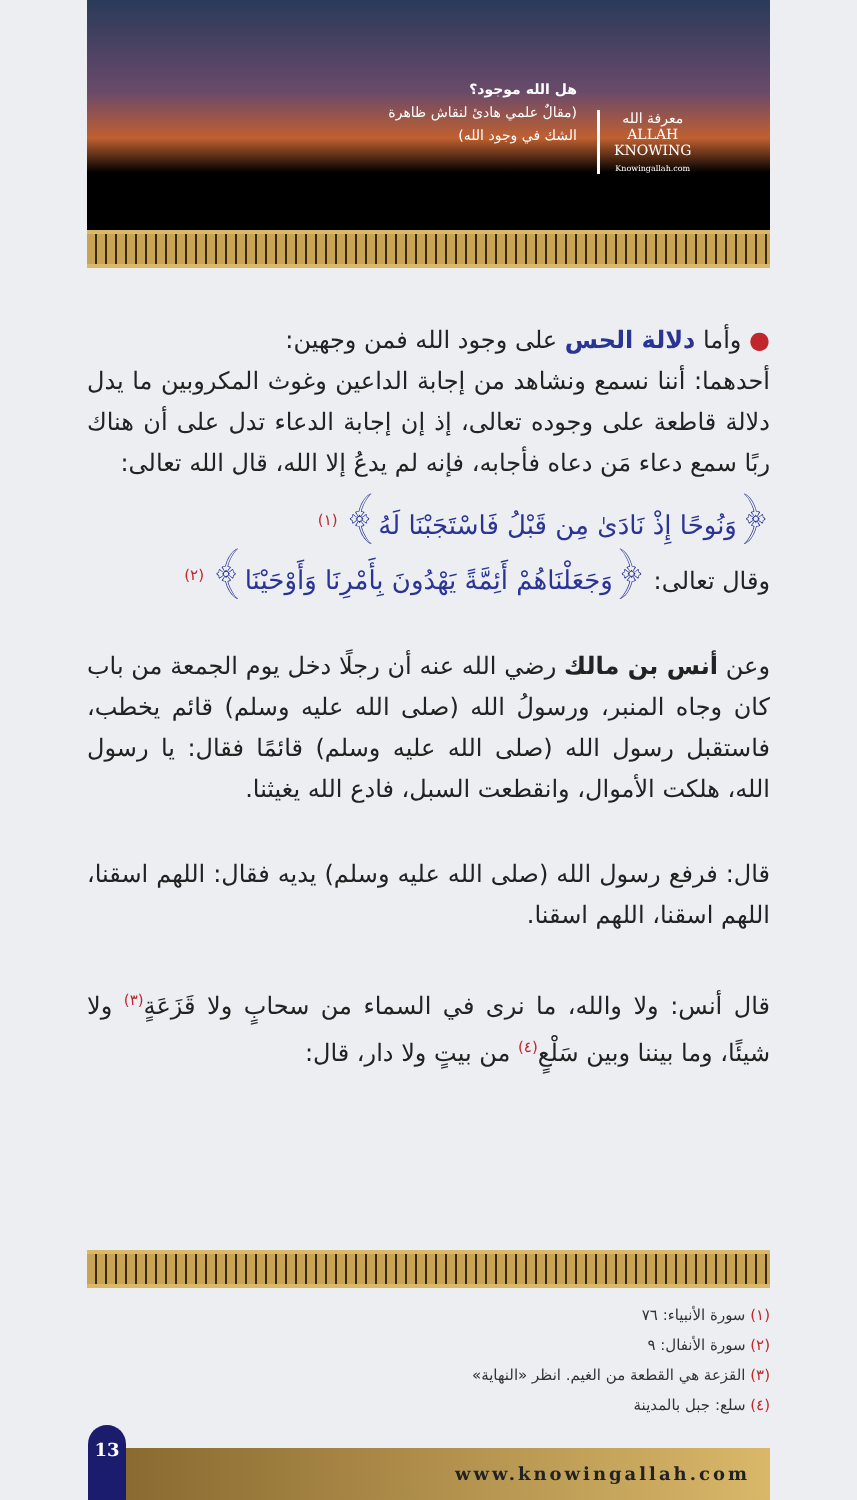هل الله موجود؟
(مقالٌ علمي هادئ لنقاش ظاهرة
الشك في وجود الله)
معرفة الله
ALLAH
KNOWING
Knowingallah.com
● وأما دلالة الحس على وجود الله فمن وجهين:
أحدهما: أننا نسمع ونشاهد من إجابة الداعين وغوث المكروبين ما يدل دلالة قاطعة على وجوده تعالى، إذ إن إجابة الدعاء تدل على أن هناك ربًا سمع دعاء مَن دعاه فأجابه، فإنه لم يدعُ إلا الله، قال الله تعالى:
﴿وَنُوحًا إِذْ نَادَىٰ مِن قَبْلُ فَاسْتَجَبْنَا لَهُ﴾ <sup>(١)</sup>
وقال تعالى: ﴿وَجَعَلْنَاهُمْ أَئِمَّةً يَهْدُونَ بِأَمْرِنَا وَأَوْحَيْنَا﴾ <sup>(٢)</sup>
وعن أنس بن مالك رضي الله عنه أن رجلًا دخل يوم الجمعة من باب كان وجاه المنبر، ورسولُ الله (صلى الله عليه وسلم) قائم يخطب، فاستقبل رسول الله (صلى الله عليه وسلم) قائمًا فقال: يا رسول الله، هلكت الأموال، وانقطعت السبل، فادع الله يغيثنا.
قال: فرفع رسول الله (صلى الله عليه وسلم) يديه فقال: اللهم اسقنا، اللهم اسقنا، اللهم اسقنا.
قال أنس: ولا والله، ما نرى في السماء من سحابٍ ولا قَزَعَةٍ<sup>(٣)</sup> ولا شيئًا، وما بيننا وبين سَلْعٍ<sup>(٤)</sup> من بيتٍ ولا دار، قال:
(١) سورة الأنبياء: ٧٦
(٢) سورة الأنفال: ٩
(٣) القزعة هي القطعة من الغيم. انظر «النهاية»
(٤) سلع: جبل بالمدينة
www.knowingallah.com
13